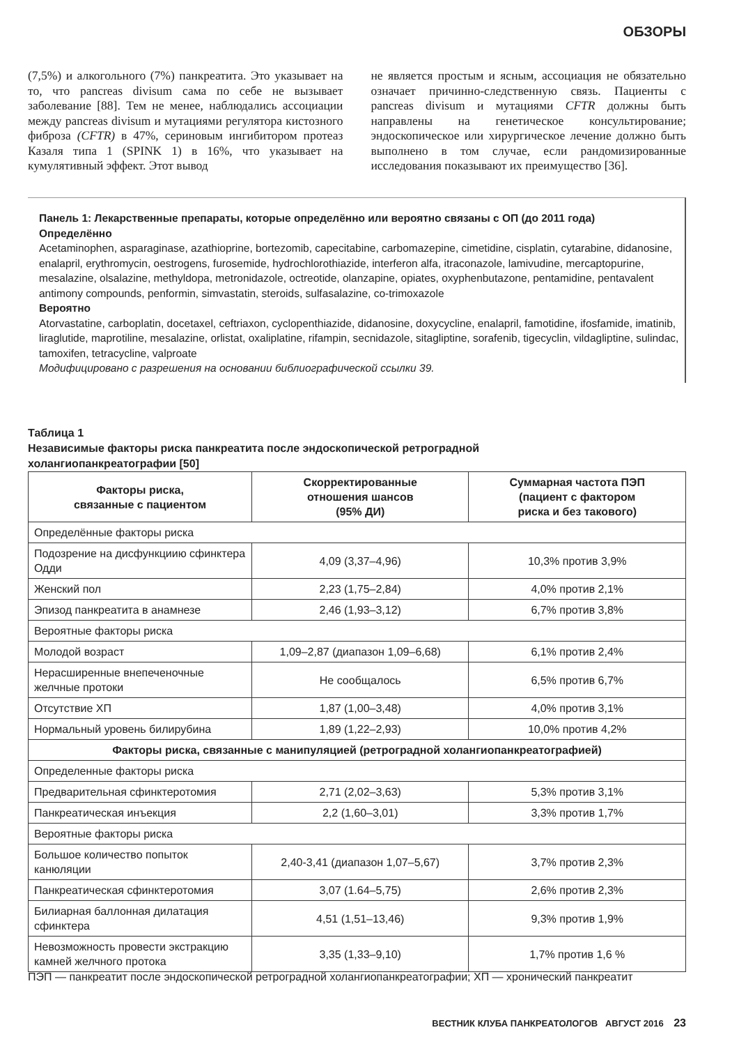ОБЗОРЫ
(7,5%) и алкогольного (7%) панкреатита. Это указывает на то, что pancreas divisum сама по себе не вызывает заболевание [88]. Тем не менее, наблюдались ассоциации между pancreas divisum и мутациями регулятора кистозного фиброза (CFTR) в 47%, сериновым ингибитором протеаз Казаля типа 1 (SPINK 1) в 16%, что указывает на кумулятивный эффект. Этот вывод
не является простым и ясным, ассоциация не обязательно означает причинно-следственную связь. Пациенты с pancreas divisum и мутациями CFTR должны быть направлены на генетическое консультирование; эндоскопическое или хирургическое лечение должно быть выполнено в том случае, если рандомизированные исследования показывают их преимущество [36].
Панель 1: Лекарственные препараты, которые определённо или вероятно связаны с ОП (до 2011 года)
Определённо
Acetaminophen, asparaginase, azathioprine, bortezomib, capecitabine, carbomazepine, cimetidine, cisplatin, cytarabine, didanosine, enalapril, erythromycin, oestrogens, furosemide, hydrochlorothiazide, interferon alfa, itraconazole, lamivudine, mercaptopurine, mesalazine, olsalazine, methyldopa, metronidazole, octreotide, olanzapine, opiates, oxyphenbutazone, pentamidine, pentavalent antimony compounds, penformin, simvastatin, steroids, sulfasalazine, co-trimoxazole
Вероятно
Atorvastatine, carboplatin, docetaxel, ceftriaxon, cyclopenthiazide, didanosine, doxycycline, enalapril, famotidine, ifosfamide, imatinib, liraglutide, maprotiline, mesalazine, orlistat, oxaliplatine, rifampin, secnidazole, sitagliptine, sorafenib, tigecyclin, vildagliptine, sulindac, tamoxifen, tetracycline, valproate
Модифицировано с разрешения на основании библиографической ссылки 39.
Таблица 1
Независимые факторы риска панкреатита после эндоскопической ретроградной
холангиопанкреатографии [50]
| Факторы риска, связанные с пациентом | Скорректированные отношения шансов (95% ДИ) | Суммарная частота ПЭП (пациент с фактором риска и без такового) |
| --- | --- | --- |
| Определённые факторы риска | | |
| Подозрение на дисфункциию сфинктера Одди | 4,09 (3,37–4,96) | 10,3% против 3,9% |
| Женский пол | 2,23 (1,75–2,84) | 4,0% против 2,1% |
| Эпизод панкреатита в анамнезе | 2,46 (1,93–3,12) | 6,7% против 3,8% |
| Вероятные факторы риска | | |
| Молодой возраст | 1,09–2,87 (диапазон 1,09–6,68) | 6,1% против 2,4% |
| Нерасширенные внепеченочные желчные протоки | Не сообщалось | 6,5% против 6,7% |
| Отсутствие ХП | 1,87 (1,00–3,48) | 4,0% против 3,1% |
| Нормальный уровень билирубина | 1,89 (1,22–2,93) | 10,0% против 4,2% |
| Факторы риска, связанные с манипуляцией (ретроградной холангиопанкреатографией) | | |
| Определенные факторы риска | | |
| Предварительная сфинктеротомия | 2,71 (2,02–3,63) | 5,3% против 3,1% |
| Панкреатическая инъекция | 2,2 (1,60–3,01) | 3,3% против 1,7% |
| Вероятные факторы риска | | |
| Большое количество попыток канюляции | 2,40-3,41 (диапазон 1,07–5,67) | 3,7% против 2,3% |
| Панкреатическая сфинктеротомия | 3,07 (1.64–5,75) | 2,6% против 2,3% |
| Билиарная баллонная дилатация сфинктера | 4,51 (1,51–13,46) | 9,3% против 1,9% |
| Невозможность провести экстракцию камней желчного протока | 3,35 (1,33–9,10) | 1,7% против 1,6 % |
ПЭП — панкреатит после эндоскопической ретроградной холангиопанкреатографии; ХП — хронический панкреатит
ВЕСТНИК КЛУБА ПАНКРЕАТОЛОГОВ АВГУСТ 2016 23